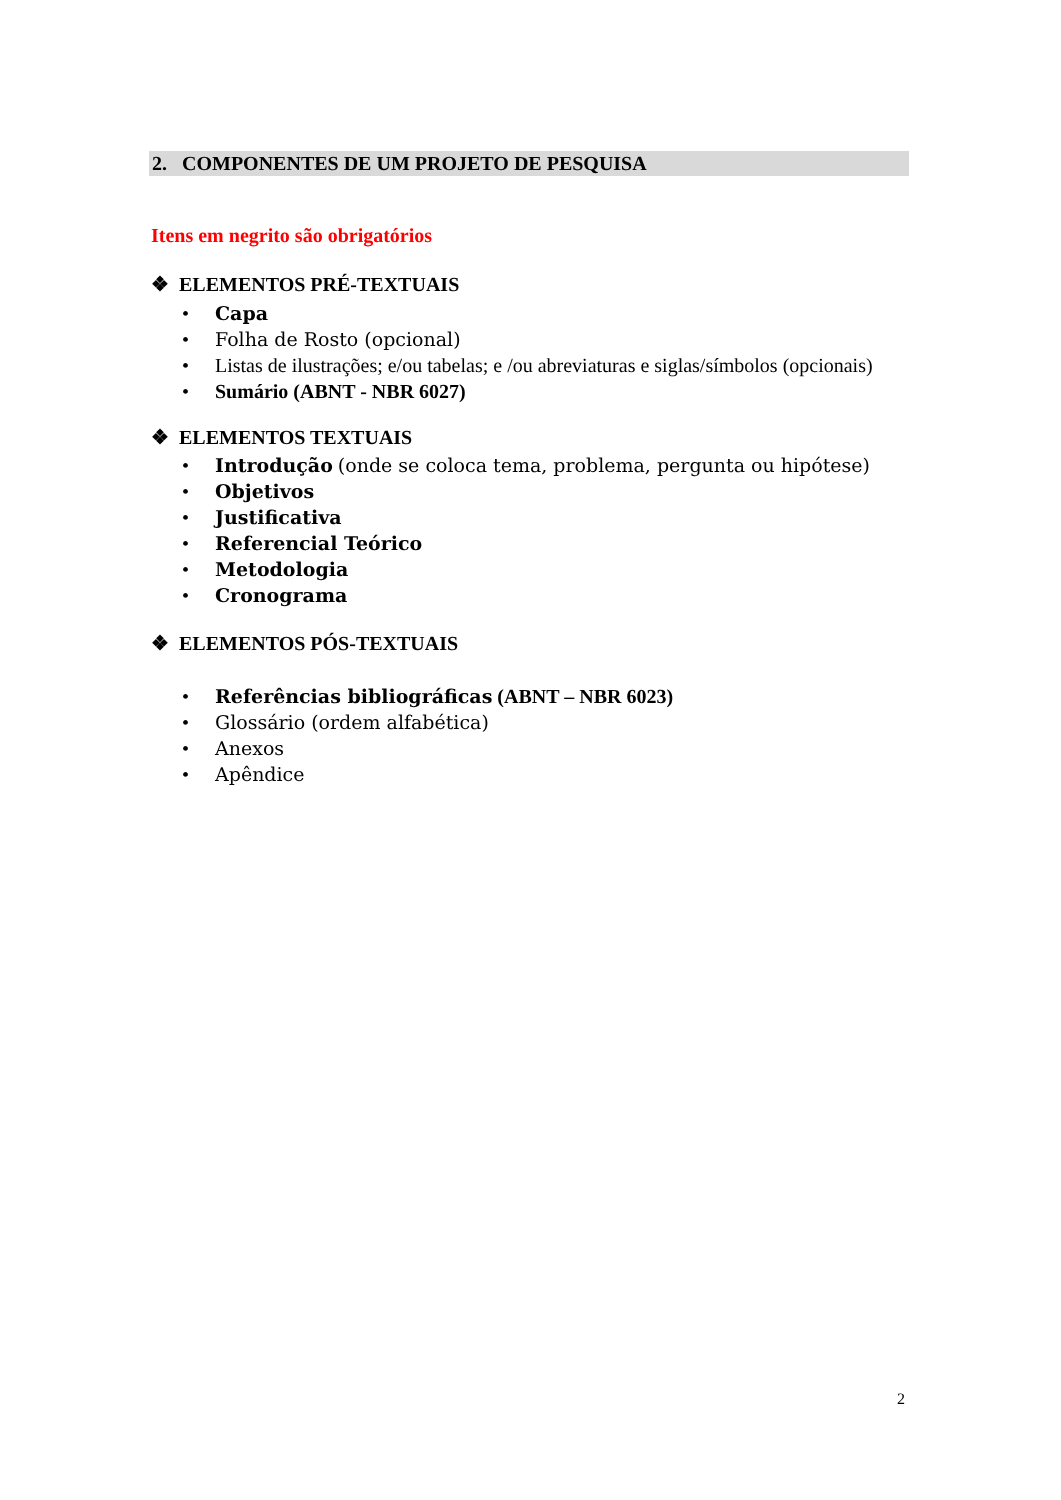2. COMPONENTES DE UM PROJETO DE PESQUISA
Itens em negrito são obrigatórios
❖ ELEMENTOS PRÉ-TEXTUAIS
• Capa
• Folha de Rosto (opcional)
• Listas de ilustrações; e/ou tabelas; e /ou abreviaturas e siglas/símbolos (opcionais)
• Sumário (ABNT - NBR 6027)
❖ ELEMENTOS TEXTUAIS
• Introdução (onde se coloca tema, problema, pergunta ou hipótese)
• Objetivos
• Justificativa
• Referencial Teórico
• Metodologia
• Cronograma
❖ ELEMENTOS PÓS-TEXTUAIS
• Referências bibliográficas (ABNT – NBR 6023)
• Glossário (ordem alfabética)
• Anexos
• Apêndice
2